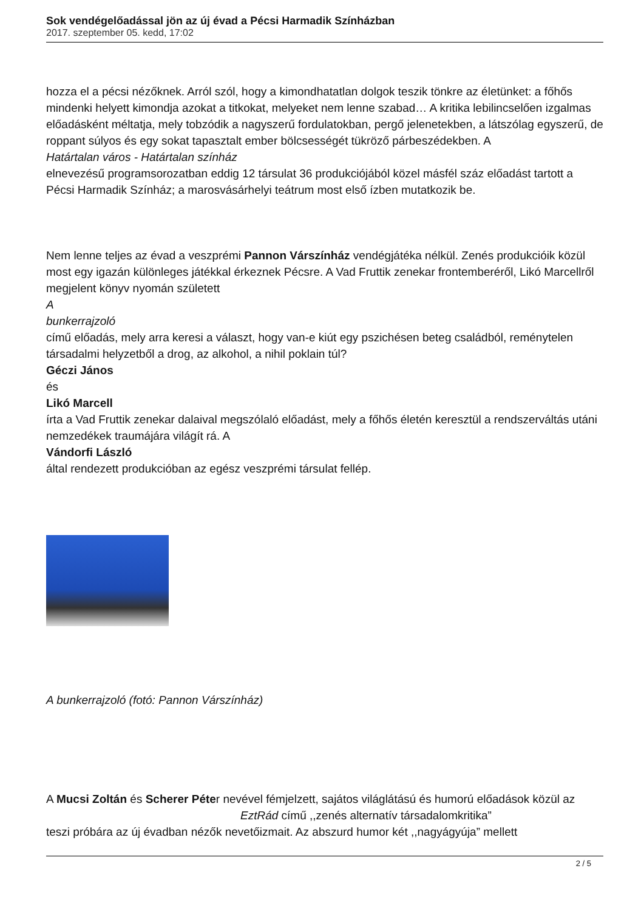Sok vendégelőadással jön az új évad a Pécsi Harmadik Színházban
2017. szeptember 05. kedd, 17:02
hozza el a pécsi nézőknek. Arról szól, hogy a kimondhatatlan dolgok teszik tönkre az életünket: a főhős mindenki helyett kimondja azokat a titkokat, melyeket nem lenne szabad… A kritika lebilincselően izgalmas előadásként méltatja, mely tobzódik a nagyszerű fordulatokban, pergő jelenetekben, a látszólag egyszerű, de roppant súlyos és egy sokat tapasztalt ember bölcsességét tükröző párbeszédekben. A
Határtalan város - Határtalan színház
elnevezésű programsorozatban eddig 12 társulat 36 produkciójából közel másfél száz előadást tartott a Pécsi Harmadik Színház; a marosvásárhelyi teátrum most első ízben mutatkozik be.
Nem lenne teljes az évad a veszprémi Pannon Várszínház vendégjátéka nélkül. Zenés produkcióik közül most egy igazán különleges játékkal érkeznek Pécsre. A Vad Fruttik zenekar frontemberéről, Likó Marcellről megjelent könyv nyomán született
A
bunkerrajzoló
című előadás, mely arra keresi a választ, hogy van-e kiút egy pszichésen beteg családból, reménytelen társadalmi helyzetből a drog, az alkohol, a nihil poklain túl?
Géczi János
és
Likó Marcell
írta a Vad Fruttik zenekar dalaival megszólaló előadást, mely a főhős életén keresztül a rendszerváltás utáni nemzedékek traumájára világít rá. A
Vándorfi László
által rendezett produkcióban az egész veszprémi társulat fellép.
A bunkerrajzoló (fotó: Pannon Várszínház)
A Mucsi Zoltán és Scherer Péter nevével fémjelzett, sajátos világlátású és humorú előadások közül az EztRád című ,,zenés alternatív társadalomkritika”
teszi próbára az új évadban nézők nevetőizmait. Az abszurd humor két ,,nagyágyúja” mellett
2 / 5